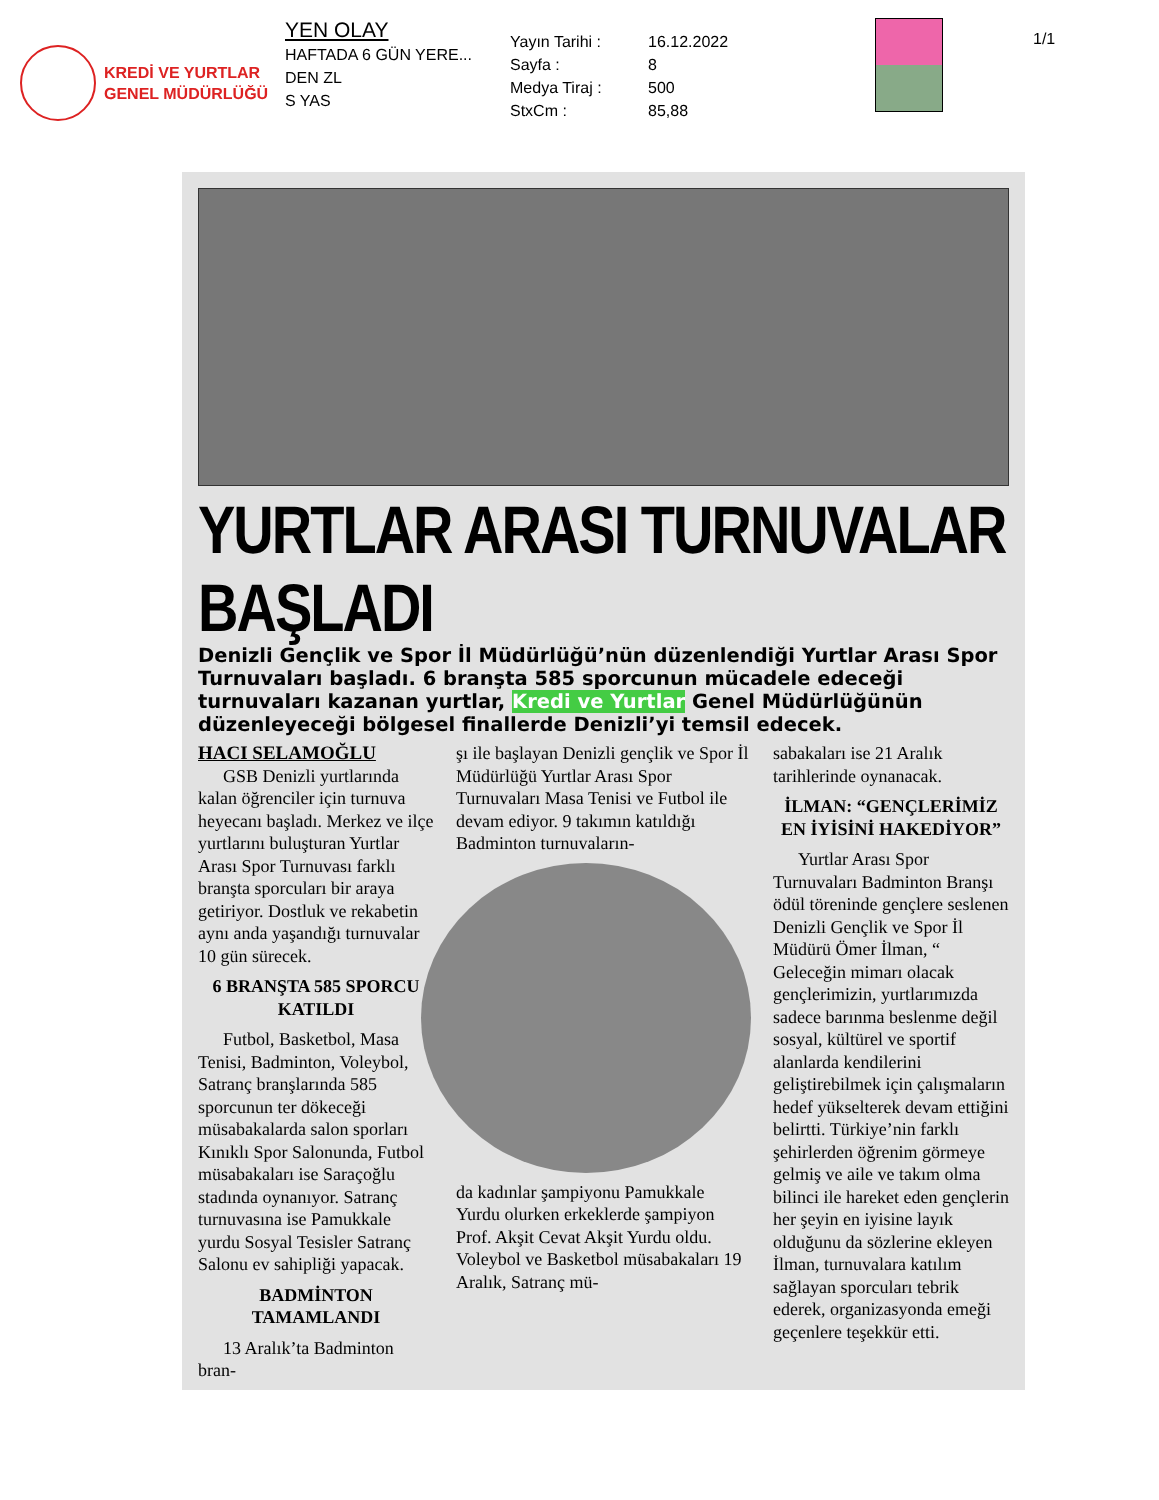KREDİ VE YURTLAR
GENEL MÜDÜRLÜĞÜ
YEN OLAY
HAFTADA 6 GÜN YERE...
DEN ZL
S YAS
Yayın Tarihi : 16.12.2022
Sayfa : 8
Medya Tiraj : 500
StxCm : 85,88
1/1
YURTLAR ARASI TURNUVALAR BAŞLADI
Denizli Gençlik ve Spor İl Müdürlüğü’nün düzenlendiği Yurtlar Arası Spor Turnuvaları başladı. 6 branşta 585 sporcunun mücadele edeceği turnuvaları kazanan yurtlar, Kredi ve Yurtlar Genel Müdürlüğünün düzenleyeceği bölgesel finallerde Denizli’yi temsil edecek.
HACI SELAMOĞLU
GSB Denizli yurtlarında kalan öğrenciler için turnuva heyecanı başladı. Merkez ve ilçe yurtlarını buluşturan Yurtlar Arası Spor Turnuvası farklı branşta sporcuları bir araya getiriyor. Dostluk ve rekabetin aynı anda yaşandığı turnuvalar 10 gün sürecek.
6 BRANŞTA 585 SPORCU KATILDI
Futbol, Basketbol, Masa Tenisi, Badminton, Voleybol, Satranç branşlarında 585 sporcunun ter dökeceği müsabakalarda salon sporları Kınıklı Spor Salonunda, Futbol müsabakaları ise Saraçoğlu stadında oynanıyor. Satranç turnuvasına ise Pamukkale yurdu Sosyal Tesisler Satranç Salonu ev sahipliği yapacak.
BADMİNTON TAMAMLANDI
13 Aralık’ta Badminton bran-
şı ile başlayan Denizli gençlik ve Spor İl Müdürlüğü Yurtlar Arası Spor Turnuvaları Masa Tenisi ve Futbol ile devam ediyor. 9 takımın katıldığı Badminton turnuvaların-
da kadınlar şampiyonu Pamukkale Yurdu olurken erkeklerde şampiyon Prof. Akşit Cevat Akşit Yurdu oldu. Voleybol ve Basketbol müsabakaları 19 Aralık, Satranç mü-
sabakaları ise 21 Aralık tarihlerinde oynanacak.
İLMAN: “GENÇLERİMİZ EN İYİSİNİ HAKEDİYOR”
Yurtlar Arası Spor Turnuvaları Badminton Branşı ödül töreninde gençlere seslenen Denizli Gençlik ve Spor İl Müdürü Ömer İlman, “ Geleceğin mimarı olacak gençlerimizin, yurtlarımızda sadece barınma beslenme değil sosyal, kültürel ve sportif alanlarda kendilerini geliştirebilmek için çalışmaların hedef yükselterek devam ettiğini belirtti. Türkiye’nin farklı şehirlerden öğrenim görmeye gelmiş ve aile ve takım olma bilinci ile hareket eden gençlerin her şeyin en iyisine layık olduğunu da sözlerine ekleyen İlman, turnuvalara katılım sağlayan sporcuları tebrik ederek, organizasyonda emeği geçenlere teşekkür etti.